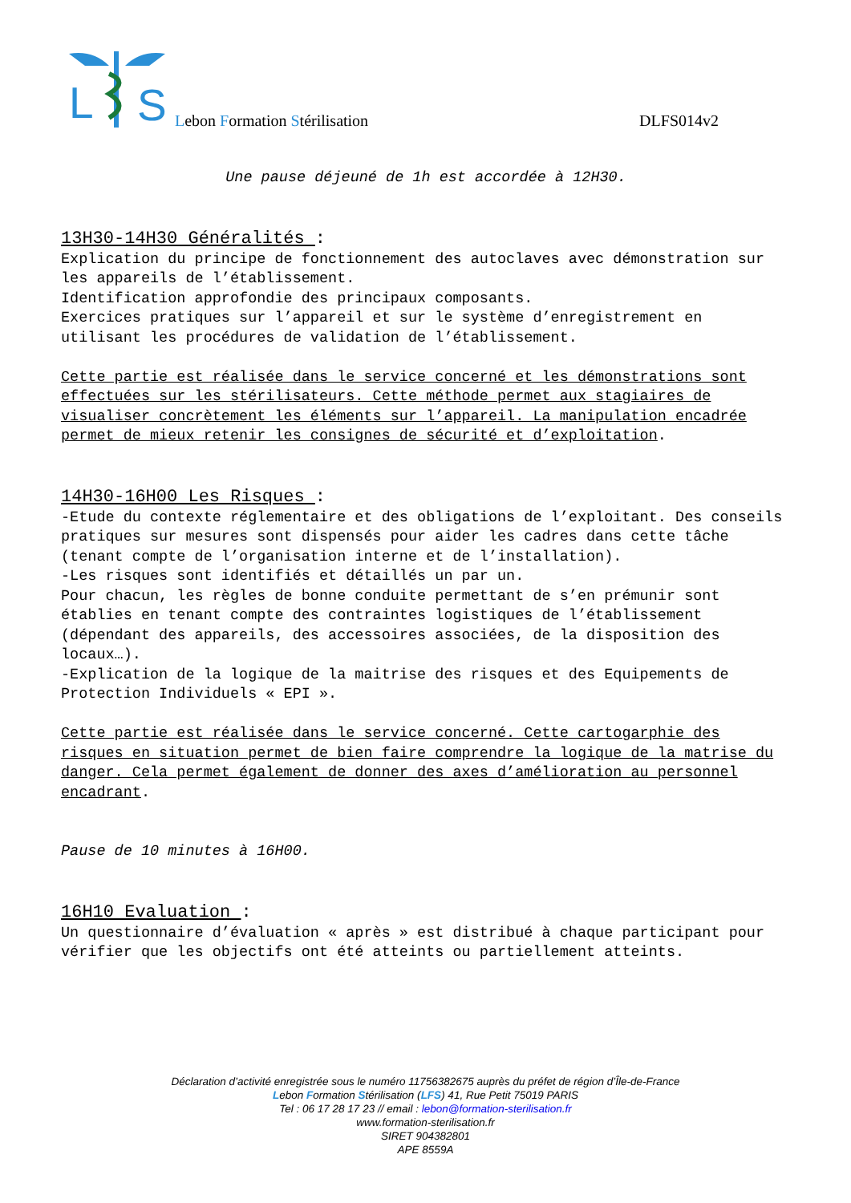L
S
Lebon Formation Stérilisation DLFS014v2
Une pause déjeuné de 1h est accordée à 12H30.
13H30-14H30 Généralités :
Explication du principe de fonctionnement des autoclaves avec démonstration sur les appareils de l’établissement.
Identification approfondie des principaux composants.
Exercices pratiques sur l’appareil et sur le système d’enregistrement en utilisant les procédures de validation de l’établissement.
Cette partie est réalisée dans le service concerné et les démonstrations sont effectuées sur les stérilisateurs. Cette méthode permet aux stagiaires de visualiser concrètement les éléments sur l’appareil. La manipulation encadrée permet de mieux retenir les consignes de sécurité et d’exploitation.
14H30-16H00 Les Risques :
-Etude du contexte réglementaire et des obligations de l’exploitant. Des conseils pratiques sur mesures sont dispensés pour aider les cadres dans cette tâche (tenant compte de l’organisation interne et de l’installation).
-Les risques sont identifiés et détaillés un par un.
Pour chacun, les règles de bonne conduite permettant de s’en prémunir sont établies en tenant compte des contraintes logistiques de l’établissement (dépendant des appareils, des accessoires associées, de la disposition des locaux…).
-Explication de la logique de la maitrise des risques et des Equipements de Protection Individuels « EPI ».
Cette partie est réalisée dans le service concerné. Cette cartogarphie des risques en situation permet de bien faire comprendre la logique de la matrise du danger. Cela permet également de donner des axes d’amélioration au personnel encadrant.
Pause de 10 minutes à 16H00.
16H10 Evaluation :
Un questionnaire d’évaluation « après » est distribué à chaque participant pour vérifier que les objectifs ont été atteints ou partiellement atteints.
Déclaration d’activité enregistrée sous le numéro 11756382675 auprès du préfet de région d’Île-de-France
Lebon Formation Stérilisation (LFS) 41, Rue Petit 75019 PARIS
Tel : 06 17 28 17 23 // email : lebon@formation-sterilisation.fr
www.formation-sterilisation.fr
SIRET 904382801
APE 8559A